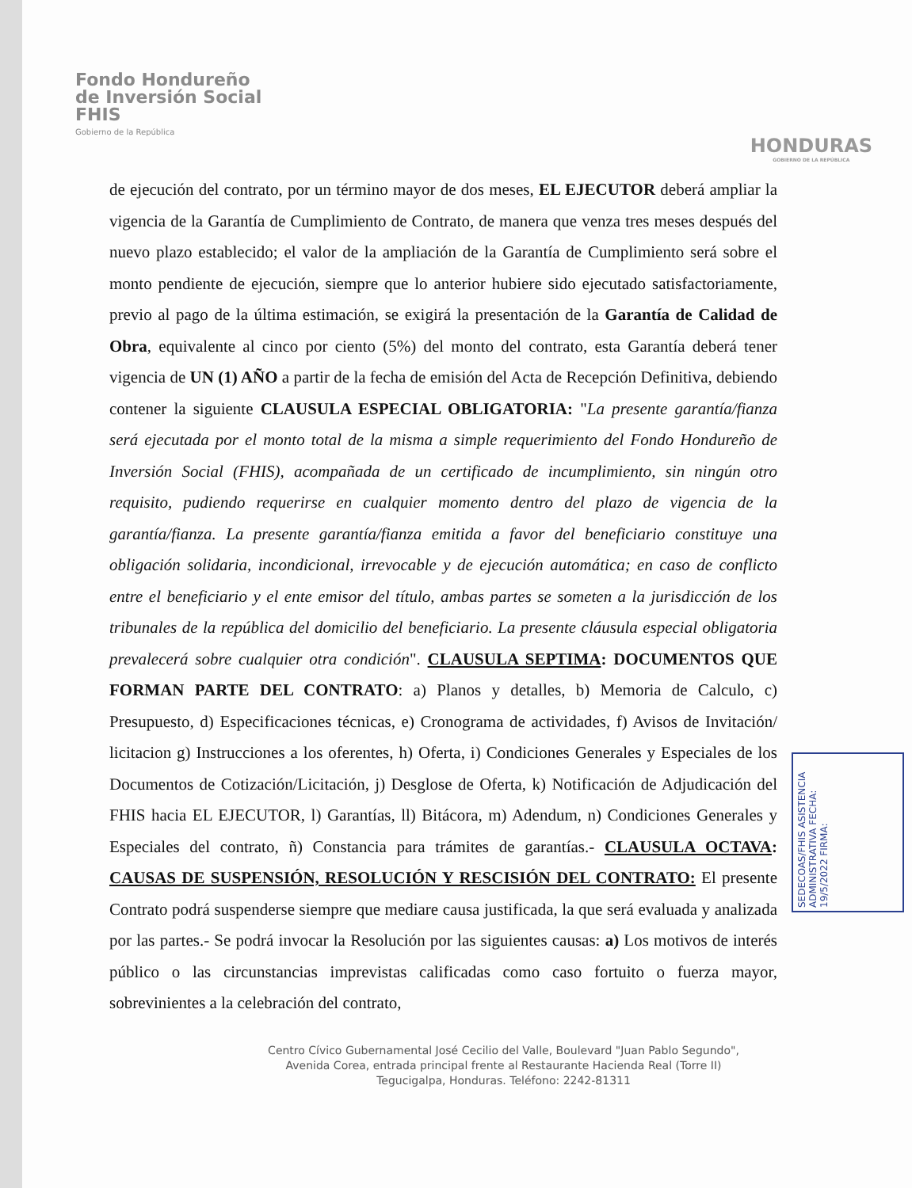Fondo Hondureño
de Inversión Social
FHIS
Gobierno de la República
HONDURAS
GOBIERNO DE LA REPÚBLICA
de ejecución del contrato, por un término mayor de dos meses, EL EJECUTOR deberá ampliar la vigencia de la Garantía de Cumplimiento de Contrato, de manera que venza tres meses después del nuevo plazo establecido; el valor de la ampliación de la Garantía de Cumplimiento será sobre el monto pendiente de ejecución, siempre que lo anterior hubiere sido ejecutado satisfactoriamente, previo al pago de la última estimación, se exigirá la presentación de la Garantía de Calidad de Obra, equivalente al cinco por ciento (5%) del monto del contrato, esta Garantía deberá tener vigencia de UN (1) AÑO a partir de la fecha de emisión del Acta de Recepción Definitiva, debiendo contener la siguiente CLAUSULA ESPECIAL OBLIGATORIA: "La presente garantía/fianza será ejecutada por el monto total de la misma a simple requerimiento del Fondo Hondureño de Inversión Social (FHIS), acompañada de un certificado de incumplimiento, sin ningún otro requisito, pudiendo requerirse en cualquier momento dentro del plazo de vigencia de la garantía/fianza. La presente garantía/fianza emitida a favor del beneficiario constituye una obligación solidaria, incondicional, irrevocable y de ejecución automática; en caso de conflicto entre el beneficiario y el ente emisor del título, ambas partes se someten a la jurisdicción de los tribunales de la república del domicilio del beneficiario. La presente cláusula especial obligatoria prevalecerá sobre cualquier otra condición". CLAUSULA SEPTIMA: DOCUMENTOS QUE FORMAN PARTE DEL CONTRATO: a) Planos y detalles, b) Memoria de Calculo, c) Presupuesto, d) Especificaciones técnicas, e) Cronograma de actividades, f) Avisos de Invitación/ licitacion g) Instrucciones a los oferentes, h) Oferta, i) Condiciones Generales y Especiales de los Documentos de Cotización/Licitación, j) Desglose de Oferta, k) Notificación de Adjudicación del FHIS hacia EL EJECUTOR, l) Garantías, ll) Bitácora, m) Adendum, n) Condiciones Generales y Especiales del contrato, ñ) Constancia para trámites de garantías.- CLAUSULA OCTAVA: CAUSAS DE SUSPENSIÓN, RESOLUCIÓN Y RESCISIÓN DEL CONTRATO: El presente Contrato podrá suspenderse siempre que mediare causa justificada, la que será evaluada y analizada por las partes.- Se podrá invocar la Resolución por las siguientes causas: a) Los motivos de interés público o las circunstancias imprevistas calificadas como caso fortuito o fuerza mayor, sobrevinientes a la celebración del contrato,
Centro Cívico Gubernamental José Cecilio del Valle, Boulevard "Juan Pablo Segundo",
Avenida Corea, entrada principal frente al Restaurante Hacienda Real (Torre II)
Tegucigalpa, Honduras. Teléfono: 2242-81311
SEDECOAS/FHIS ASISTENCIA ADMINISTRATIVA FECHA: 19/5/2022 FIRMA: